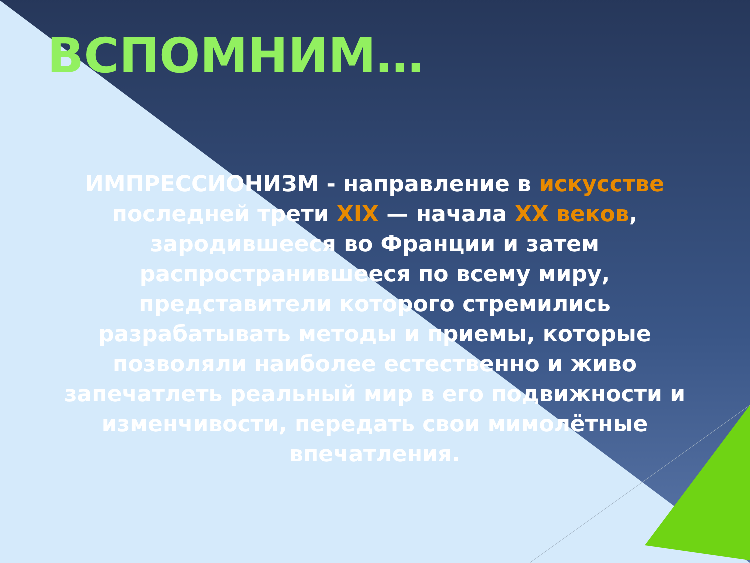ВСПОМНИМ…
ИМПРЕССИОНИЗМ - направление в искусстве последней трети XIX — начала XX веков, зародившееся во Франции и затем распространившееся по всему миру, представители которого стремились разрабатывать методы и приемы, которые позволяли наиболее естественно и живо запечатлеть реальный мир в его подвижности и изменчивости, передать свои мимолётные впечатления.